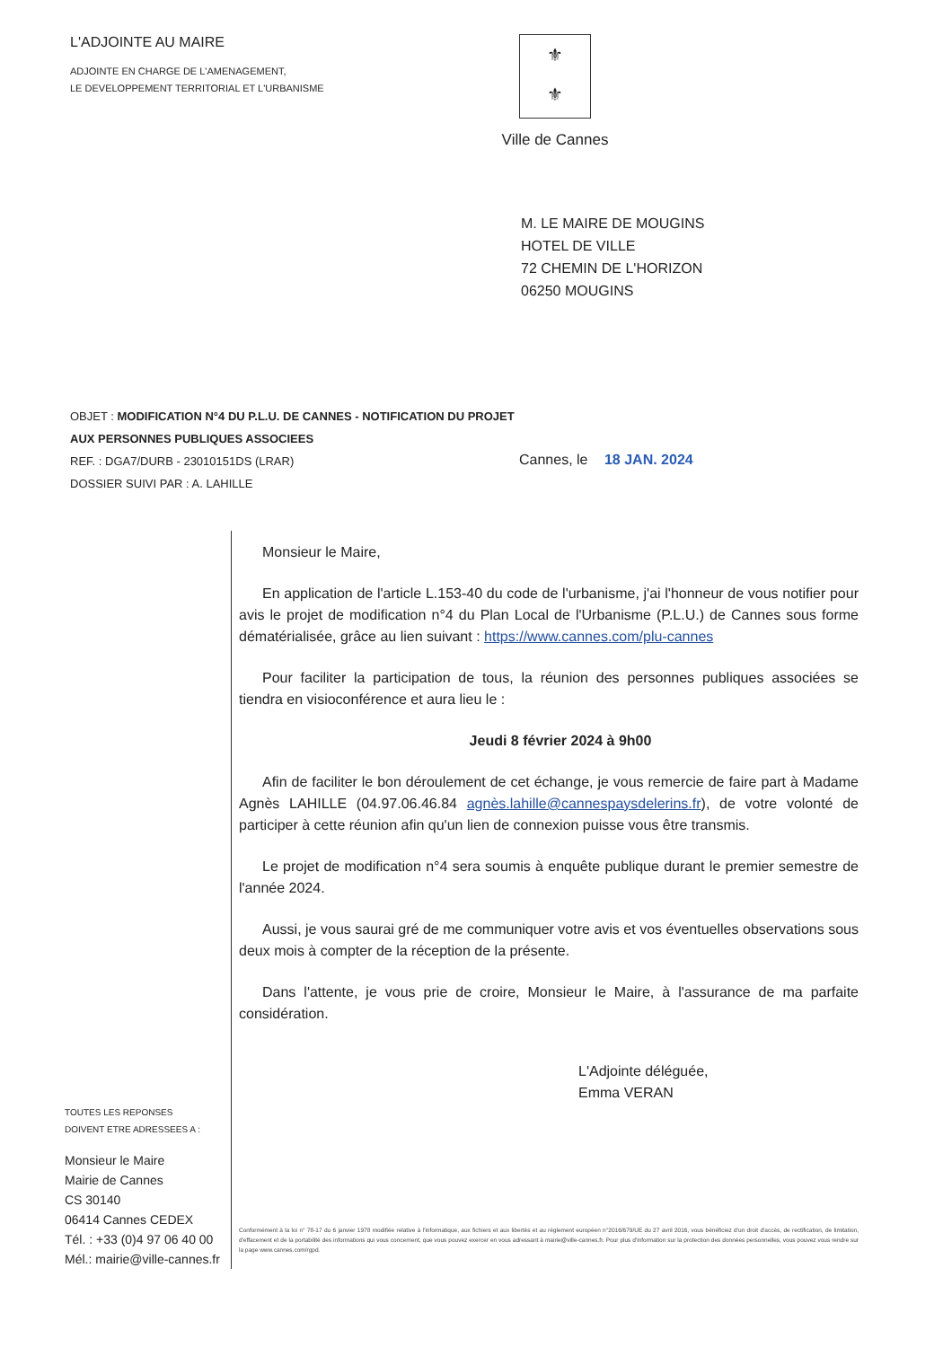L'ADJOINTE AU MAIRE
ADJOINTE EN CHARGE DE L'AMENAGEMENT,
LE DEVELOPPEMENT TERRITORIAL ET L'URBANISME
⚜
⚜
Ville de Cannes
M. LE MAIRE DE MOUGINS
HOTEL DE VILLE
72 CHEMIN DE L'HORIZON
06250 MOUGINS
OBJET : MODIFICATION N°4 DU P.L.U. DE CANNES - NOTIFICATION DU PROJET AUX PERSONNES PUBLIQUES ASSOCIEES
REF. : DGA7/DURB - 23010151DS (LRAR)
DOSSIER SUIVI PAR : A. LAHILLE
Cannes, le 18 JAN. 2024
TOUTES LES REPONSES
DOIVENT ETRE ADRESSEES A :
Monsieur le Maire
Mairie de Cannes
CS 30140
06414 Cannes CEDEX
Tél. : +33 (0)4 97 06 40 00
Mél.: mairie@ville-cannes.fr
Monsieur le Maire,
En application de l'article L.153-40 du code de l'urbanisme, j'ai l'honneur de vous notifier pour avis le projet de modification n°4 du Plan Local de l'Urbanisme (P.L.U.) de Cannes sous forme dématérialisée, grâce au lien suivant : https://www.cannes.com/plu-cannes
Pour faciliter la participation de tous, la réunion des personnes publiques associées se tiendra en visioconférence et aura lieu le :
Jeudi 8 février 2024 à 9h00
Afin de faciliter le bon déroulement de cet échange, je vous remercie de faire part à Madame Agnès LAHILLE (04.97.06.46.84 agnès.lahille@cannespaysdelerins.fr), de votre volonté de participer à cette réunion afin qu'un lien de connexion puisse vous être transmis.
Le projet de modification n°4 sera soumis à enquête publique durant le premier semestre de l'année 2024.
Aussi, je vous saurai gré de me communiquer votre avis et vos éventuelles observations sous deux mois à compter de la réception de la présente.
Dans l'attente, je vous prie de croire, Monsieur le Maire, à l'assurance de ma parfaite considération.
L'Adjointe déléguée,
Emma VERAN
Conformément à la loi n° 78-17 du 6 janvier 1978 modifiée relative à l'informatique, aux fichiers et aux libertés et au règlement européen n°2016/679/UE du 27 avril 2016, vous bénéficiez d'un droit d'accès, de rectification, de limitation, d'effacement et de la portabilité des informations qui vous concernent, que vous pouvez exercer en vous adressant à mairie@ville-cannes.fr. Pour plus d'information sur la protection des données personnelles, vous pouvez vous rendre sur la page www.cannes.com/rgpd.